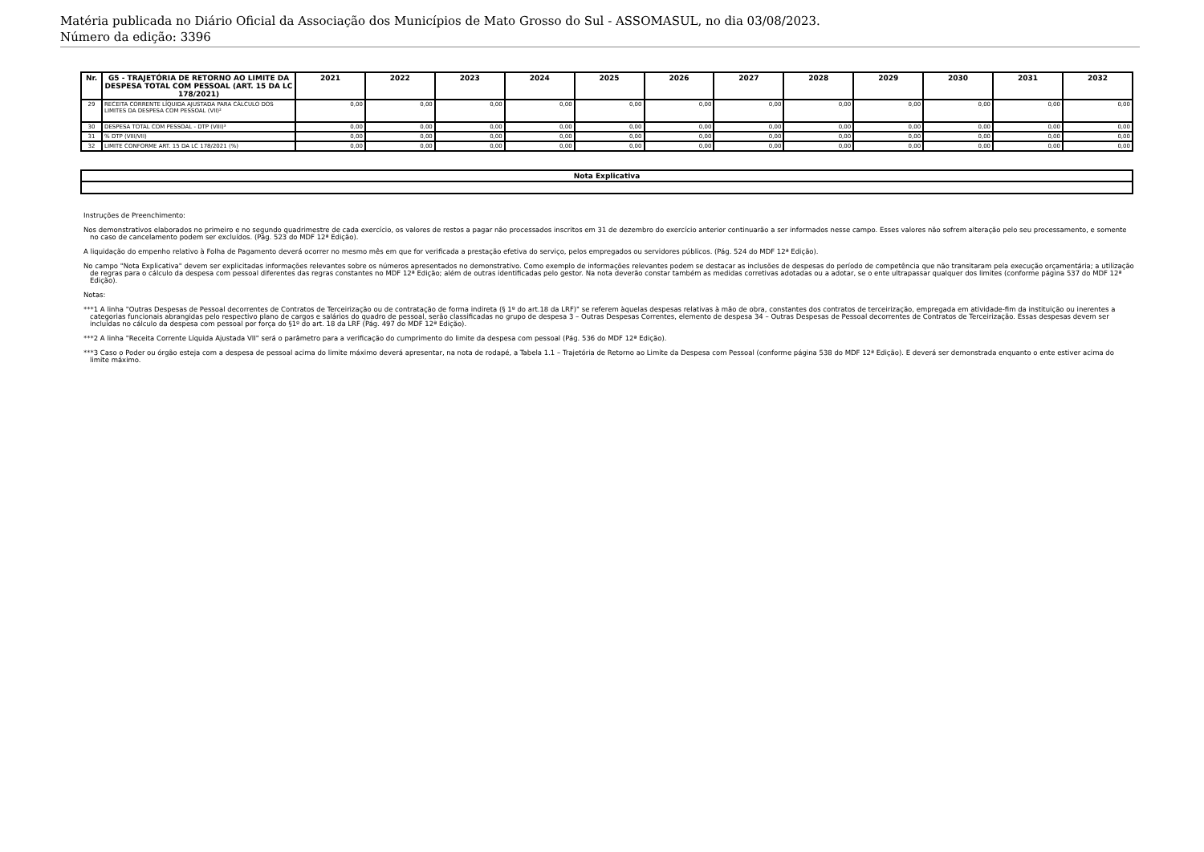Matéria publicada no Diário Oficial da Associação dos Municípios de Mato Grosso do Sul - ASSOMASUL, no dia 03/08/2023.
Número da edição: 3396
| Nr. | G5 - TRAJETÓRIA DE RETORNO AO LIMITE DA DESPESA TOTAL COM PESSOAL (ART. 15 DA LC 178/2021) | 2021 | 2022 | 2023 | 2024 | 2025 | 2026 | 2027 | 2028 | 2029 | 2030 | 2031 | 2032 |
| --- | --- | --- | --- | --- | --- | --- | --- | --- | --- | --- | --- | --- | --- |
| 29 | RECEITA CORRENTE LÍQUIDA AJUSTADA PARA CÁLCULO DOS LIMITES DA DESPESA COM PESSOAL (VII)² | 0,00 | 0,00 | 0,00 | 0,00 | 0,00 | 0,00 | 0,00 | 0,00 | 0,00 | 0,00 | 0,00 | 0,00 |
| 30 | DESPESA TOTAL COM PESSOAL - DTP (VIII)³ | 0,00 | 0,00 | 0,00 | 0,00 | 0,00 | 0,00 | 0,00 | 0,00 | 0,00 | 0,00 | 0,00 | 0,00 |
| 31 | % DTP (VIII/VII) | 0,00 | 0,00 | 0,00 | 0,00 | 0,00 | 0,00 | 0,00 | 0,00 | 0,00 | 0,00 | 0,00 | 0,00 |
| 32 | LIMITE CONFORME ART. 15 DA LC 178/2021 (%) | 0,00 | 0,00 | 0,00 | 0,00 | 0,00 | 0,00 | 0,00 | 0,00 | 0,00 | 0,00 | 0,00 | 0,00 |
| Nota Explicativa |
| --- |
Instruções de Preenchimento:
Nos demonstrativos elaborados no primeiro e no segundo quadrimestre de cada exercício, os valores de restos a pagar não processados inscritos em 31 de dezembro do exercício anterior continuarão a ser informados nesse campo. Esses valores não sofrem alteração pelo seu processamento, e somente no caso de cancelamento podem ser excluídos. (Pág. 523 do MDF 12ª Edição).
A liquidação do empenho relativo à Folha de Pagamento deverá ocorrer no mesmo mês em que for verificada a prestação efetiva do serviço, pelos empregados ou servidores públicos. (Pág. 524 do MDF 12ª Edição).
No campo "Nota Explicativa" devem ser explicitadas informações relevantes sobre os números apresentados no demonstrativo. Como exemplo de informações relevantes podem se destacar as inclusões de despesas do período de competência que não transitaram pela execução orçamentária; a utilização de regras para o cálculo da despesa com pessoal diferentes das regras constantes no MDF 12ª Edição; além de outras identificadas pelo gestor. Na nota deverão constar também as medidas corretivas adotadas ou a adotar, se o ente ultrapassar qualquer dos limites (conforme página 537 do MDF 12ª Edição).
Notas:
***1 A linha "Outras Despesas de Pessoal decorrentes de Contratos de Terceirização ou de contratação de forma indireta (§ 1º do art.18 da LRF)" se referem àquelas despesas relativas à mão de obra, constantes dos contratos de terceirização, empregada em atividade-fim da instituição ou inerentes a categorias funcionais abrangidas pelo respectivo plano de cargos e salários do quadro de pessoal, serão classificadas no grupo de despesa 3 – Outras Despesas Correntes, elemento de despesa 34 – Outras Despesas de Pessoal decorrentes de Contratos de Terceirização. Essas despesas devem ser incluídas no cálculo da despesa com pessoal por força do §1º do art. 18 da LRF (Pág. 497 do MDF 12ª Edição).
***2 A linha "Receita Corrente Líquida Ajustada VII" será o parâmetro para a verificação do cumprimento do limite da despesa com pessoal (Pág. 536 do MDF 12ª Edição).
***3 Caso o Poder ou órgão esteja com a despesa de pessoal acima do limite máximo deverá apresentar, na nota de rodapé, a Tabela 1.1 – Trajetória de Retorno ao Limite da Despesa com Pessoal (conforme página 538 do MDF 12ª Edição). E deverá ser demonstrada enquanto o ente estiver acima do limite máximo.